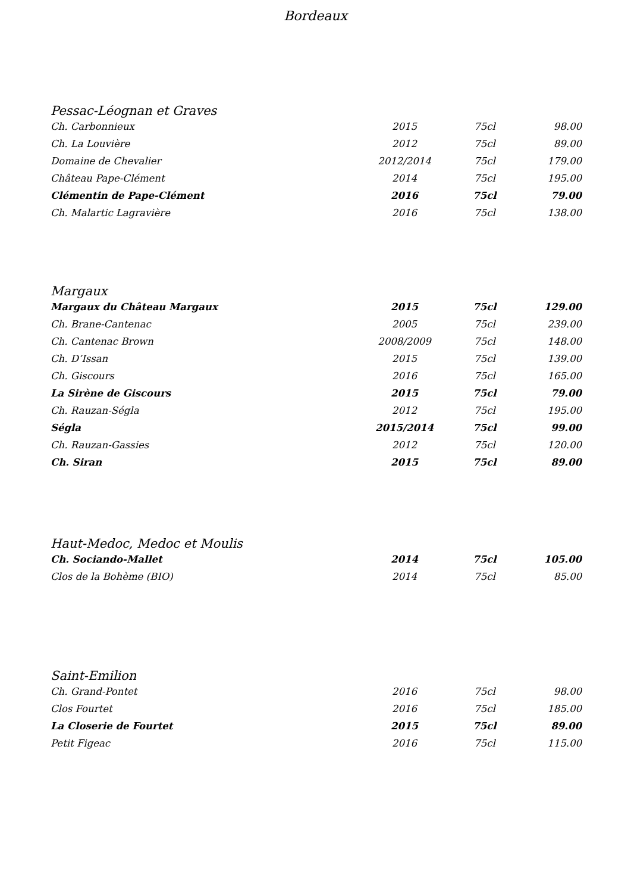Bordeaux
Pessac-Léognan et Graves
| Ch. Carbonnieux | 2015 | 75cl | 98.00 |
| Ch. La Louvière | 2012 | 75cl | 89.00 |
| Domaine de Chevalier | 2012/2014 | 75cl | 179.00 |
| Château Pape-Clément | 2014 | 75cl | 195.00 |
| Clémentin de Pape-Clément | 2016 | 75cl | 79.00 |
| Ch. Malartic Lagravière | 2016 | 75cl | 138.00 |
Margaux
| Margaux du Château Margaux | 2015 | 75cl | 129.00 |
| Ch. Brane-Cantenac | 2005 | 75cl | 239.00 |
| Ch. Cantenac Brown | 2008/2009 | 75cl | 148.00 |
| Ch. D’Issan | 2015 | 75cl | 139.00 |
| Ch. Giscours | 2016 | 75cl | 165.00 |
| La Sirène de Giscours | 2015 | 75cl | 79.00 |
| Ch. Rauzan-Ségla | 2012 | 75cl | 195.00 |
| Ségla | 2015/2014 | 75cl | 99.00 |
| Ch. Rauzan-Gassies | 2012 | 75cl | 120.00 |
| Ch. Siran | 2015 | 75cl | 89.00 |
Haut-Medoc, Medoc et Moulis
| Ch. Sociando-Mallet | 2014 | 75cl | 105.00 |
| Clos de la Bohème (BIO) | 2014 | 75cl | 85.00 |
Saint-Emilion
| Ch. Grand-Pontet | 2016 | 75cl | 98.00 |
| Clos Fourtet | 2016 | 75cl | 185.00 |
| La Closerie de Fourtet | 2015 | 75cl | 89.00 |
| Petit Figeac | 2016 | 75cl | 115.00 |